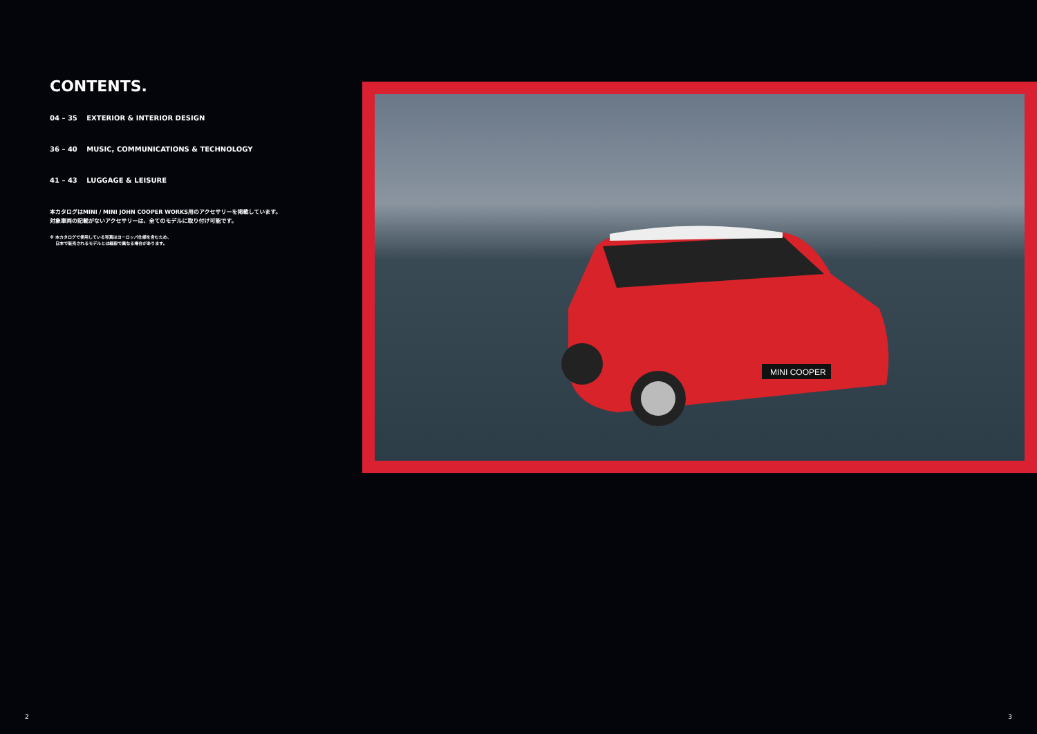CONTENTS.
04 – 35 EXTERIOR & INTERIOR DESIGN
36 – 40 MUSIC, COMMUNICATIONS & TECHNOLOGY
41 – 43 LUGGAGE & LEISURE
本カタログはMINI / MINI JOHN COOPER WORKS用のアクセサリーを掲載しています。
対象車両の記載がないアクセサリーは、全てのモデルに取り付け可能です。
※ 本カタログで使用している写真はヨーロッパ仕様を含むため、
日本で販売されるモデルとは細部で異なる場合があります。
MINI COOPER
2 3